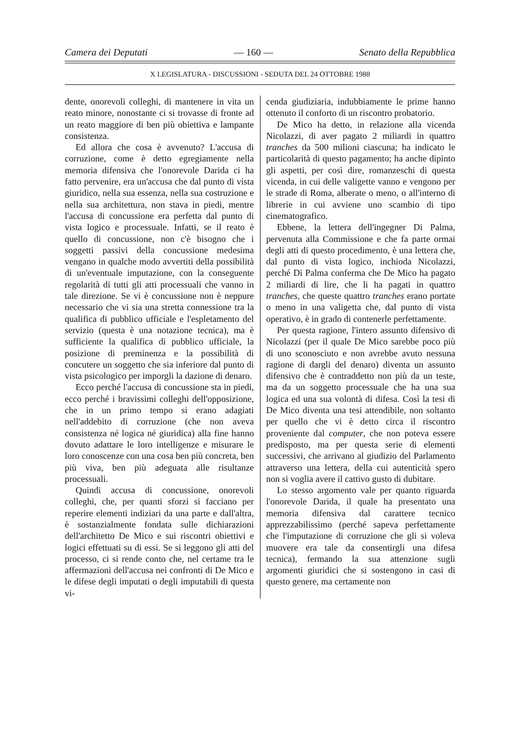Camera dei Deputati — 160 — Senato della Repubblica
X LEGISLATURA - DISCUSSIONI - SEDUTA DEL 24 OTTOBRE 1988
dente, onorevoli colleghi, di mantenere in vita un reato minore, nonostante ci si trovasse di fronte ad un reato maggiore di ben più obiettiva e lampante consistenza.
Ed allora che cosa è avvenuto? L'accusa di corruzione, come è detto egregiamente nella memoria difensiva che l'onorevole Darida ci ha fatto pervenire, era un'accusa che dal punto di vista giuridico, nella sua essenza, nella sua costruzione e nella sua architettura, non stava in piedi, mentre l'accusa di concussione era perfetta dal punto di vista logico e processuale. Infatti, se il reato è quello di concussione, non c'è bisogno che i soggetti passivi della concussione medesima vengano in qualche modo avvertiti della possibilità di un'eventuale imputazione, con la conseguente regolarità di tutti gli atti processuali che vanno in tale direzione. Se vi è concussione non è neppure necessario che vi sia una stretta connessione tra la qualifica di pubblico ufficiale e l'espletamento del servizio (questa è una notazione tecnica), ma è sufficiente la qualifica di pubblico ufficiale, la posizione di preminenza e la possibilità di concutere un soggetto che sia inferiore dal punto di vista psicologico per imporgli la dazione di denaro.
Ecco perché l'accusa di concussione sta in piedi, ecco perché i bravissimi colleghi dell'opposizione, che in un primo tempo si erano adagiati nell'addebito di corruzione (che non aveva consistenza né logica né giuridica) alla fine hanno dovuto adattare le loro intelligenze e misurare le loro conoscenze con una cosa ben più concreta, ben più viva, ben più adeguata alle risultanze processuali.
Quindi accusa di concussione, onorevoli colleghi, che, per quanti sforzi si facciano per reperire elementi indiziari da una parte e dall'altra, è sostanzialmente fondata sulle dichiarazioni dell'architetto De Mico e sui riscontri obiettivi e logici effettuati su di essi. Se si leggono gli atti del processo, ci si rende conto che, nel certame tra le affermazioni dell'accusa nei confronti di De Mico e le difese degli imputati o degli imputabili di questa vi-
cenda giudiziaria, indubbiamente le prime hanno ottenuto il conforto di un riscontro probatorio.
De Mico ha detto, in relazione alla vicenda Nicolazzi, di aver pagato 2 miliardi in quattro tranches da 500 milioni ciascuna; ha indicato le particolarità di questo pagamento; ha anche dipinto gli aspetti, per così dire, romanzeschi di questa vicenda, in cui delle valigette vanno e vengono per le strade di Roma, alberate o meno, o all'interno di librerie in cui avviene uno scambio di tipo cinematografico.
Ebbene, la lettera dell'ingegner Di Palma, pervenuta alla Commissione e che fa parte ormai degli atti di questo procedimento, è una lettera che, dal punto di vista logico, inchioda Nicolazzi, perché Di Palma conferma che De Mico ha pagato 2 miliardi di lire, che li ha pagati in quattro tranches, che queste quattro tranches erano portate o meno in una valigetta che, dal punto di vista operativo, è in grado di contenerle perfettamente.
Per questa ragione, l'intero assunto difensivo di Nicolazzi (per il quale De Mico sarebbe poco più di uno sconosciuto e non avrebbe avuto nessuna ragione di dargli del denaro) diventa un assunto difensivo che è contraddetto non più da un teste, ma da un soggetto processuale che ha una sua logica ed una sua volontà di difesa. Così la tesi di De Mico diventa una tesi attendibile, non soltanto per quello che vi è detto circa il riscontro proveniente dal computer, che non poteva essere predisposto, ma per questa serie di elementi successivi, che arrivano al giudizio del Parlamento attraverso una lettera, della cui autenticità spero non si voglia avere il cattivo gusto di dubitare.
Lo stesso argomento vale per quanto riguarda l'onorevole Darida, il quale ha presentato una memoria difensiva dal carattere tecnico apprezzabilissimo (perché sapeva perfettamente che l'imputazione di corruzione che gli si voleva muovere era tale da consentirgli una difesa tecnica), fermando la sua attenzione sugli argomenti giuridici che si sostengono in casi di questo genere, ma certamente non